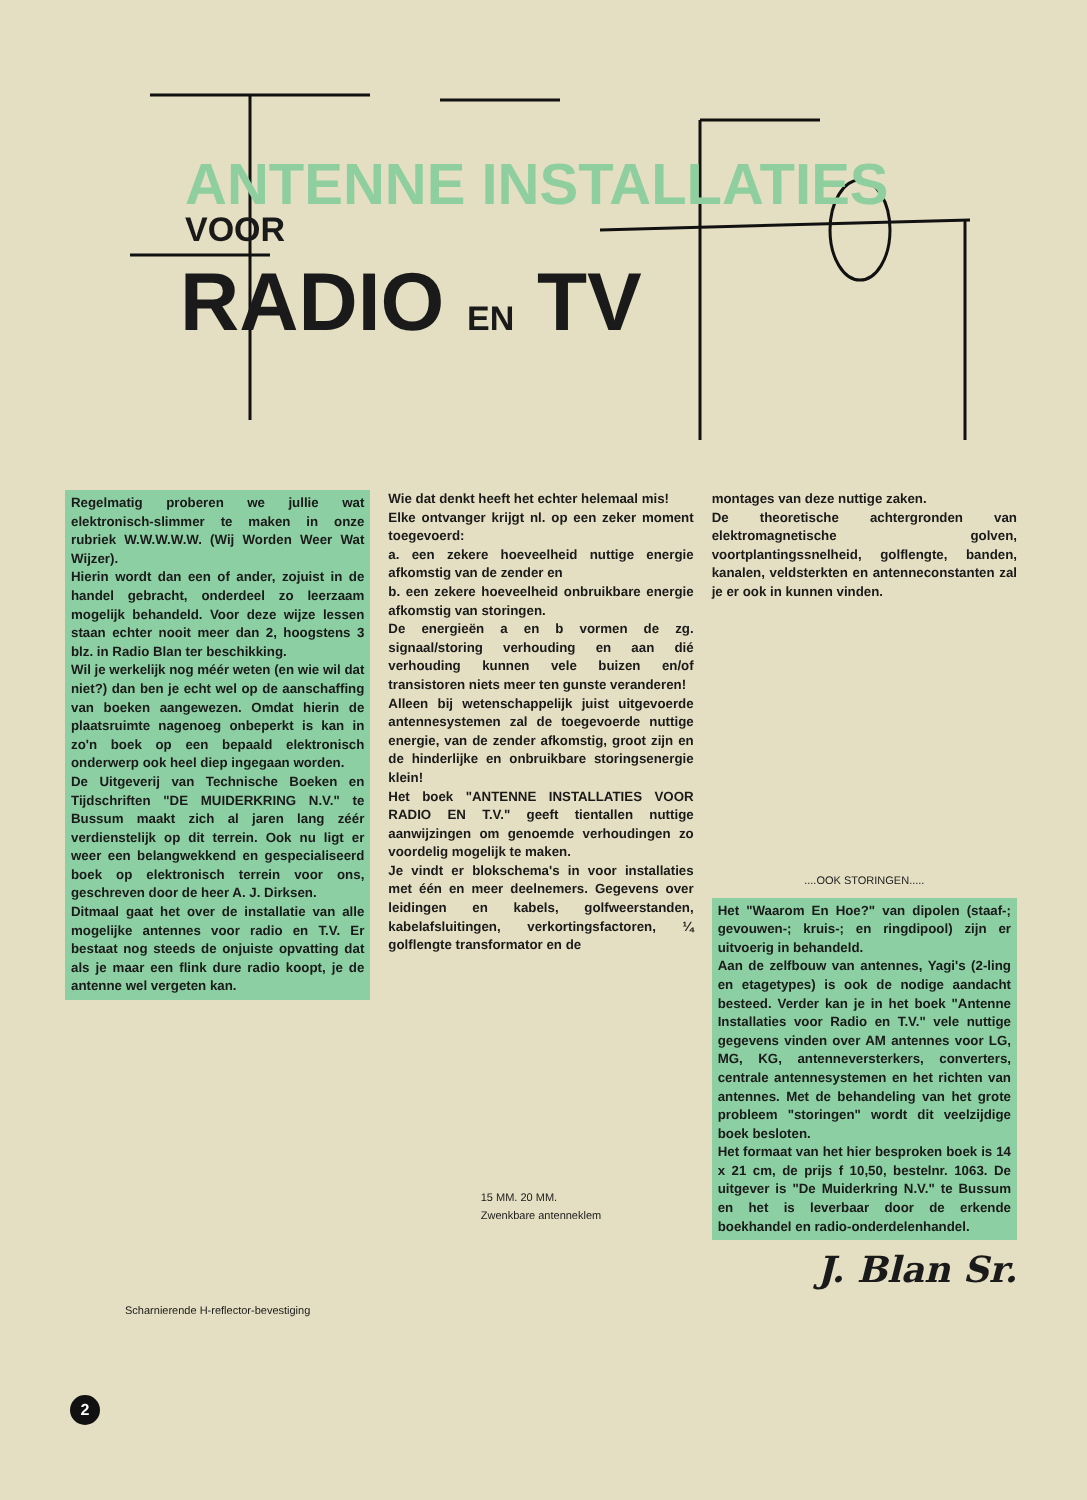ANTENNE INSTALLATIES
VOOR
RADIO EN TV
Regelmatig proberen we jullie wat elektronisch-slimmer te maken in onze rubriek W.W.W.W.W. (Wij Worden Weer Wat Wijzer).
Hierin wordt dan een of ander, zojuist in de handel gebracht, onderdeel zo leerzaam mogelijk behandeld. Voor deze wijze lessen staan echter nooit meer dan 2, hoogstens 3 blz. in Radio Blan ter beschikking.
Wil je werkelijk nog méér weten (en wie wil dat niet?) dan ben je echt wel op de aanschaffing van boeken aangewezen. Omdat hierin de plaatsruimte nagenoeg onbeperkt is kan in zo'n boek op een bepaald elektronisch onderwerp ook heel diep ingegaan worden.
De Uitgeverij van Technische Boeken en Tijdschriften "DE MUIDERKRING N.V." te Bussum maakt zich al jaren lang zéér verdienstelijk op dit terrein. Ook nu ligt er weer een belangwekkend en gespecialiseerd boek op elektronisch terrein voor ons, geschreven door de heer A. J. Dirksen.
Ditmaal gaat het over de installatie van alle mogelijke antennes voor radio en T.V. Er bestaat nog steeds de onjuiste opvatting dat als je maar een flink dure radio koopt, je de antenne wel vergeten kan.
Scharnierende H-reflector-bevestiging
Wie dat denkt heeft het echter helemaal mis!
Elke ontvanger krijgt nl. op een zeker moment toegevoerd:
a. een zekere hoeveelheid nuttige energie afkomstig van de zender en
b. een zekere hoeveelheid onbruikbare energie afkomstig van storingen.
De energieën a en b vormen de zg. signaal/storing verhouding en aan dié verhouding kunnen vele buizen en/of transistoren niets meer ten gunste veranderen!
Alleen bij wetenschappelijk juist uitgevoerde antennesystemen zal de toegevoerde nuttige energie, van de zender afkomstig, groot zijn en de hinderlijke en onbruikbare storingsenergie klein!
Het boek "ANTENNE INSTALLATIES VOOR RADIO EN T.V." geeft tientallen nuttige aanwijzingen om genoemde verhoudingen zo voordelig mogelijk te maken.
Je vindt er blokschema's in voor installaties met één en meer deelnemers. Gegevens over leidingen en kabels, golfweerstanden, kabelafsluitingen, verkortingsfactoren, ¼ golflengte transformator en de
15 MM. 20 MM.
Zwenkbare antenneklem
montages van deze nuttige zaken.
De theoretische achtergronden van elektromagnetische golven, voortplantingssnelheid, golflengte, banden, kanalen, veldsterkten en antenneconstanten zal je er ook in kunnen vinden.
....OOK STORINGEN.....
Het "Waarom En Hoe?" van dipolen (staaf-; gevouwen-; kruis-; en ringdipool) zijn er uitvoerig in behandeld.
Aan de zelfbouw van antennes, Yagi's (2-ling en etagetypes) is ook de nodige aandacht besteed. Verder kan je in het boek "Antenne Installaties voor Radio en T.V." vele nuttige gegevens vinden over AM antennes voor LG, MG, KG, antenneversterkers, converters, centrale antennesystemen en het richten van antennes. Met de behandeling van het grote probleem "storingen" wordt dit veelzijdige boek besloten.
Het formaat van het hier besproken boek is 14 x 21 cm, de prijs f 10,50, bestelnr. 1063. De uitgever is "De Muiderkring N.V." te Bussum en het is leverbaar door de erkende boekhandel en radio-onderdelenhandel.
J. Blan Sr.
2